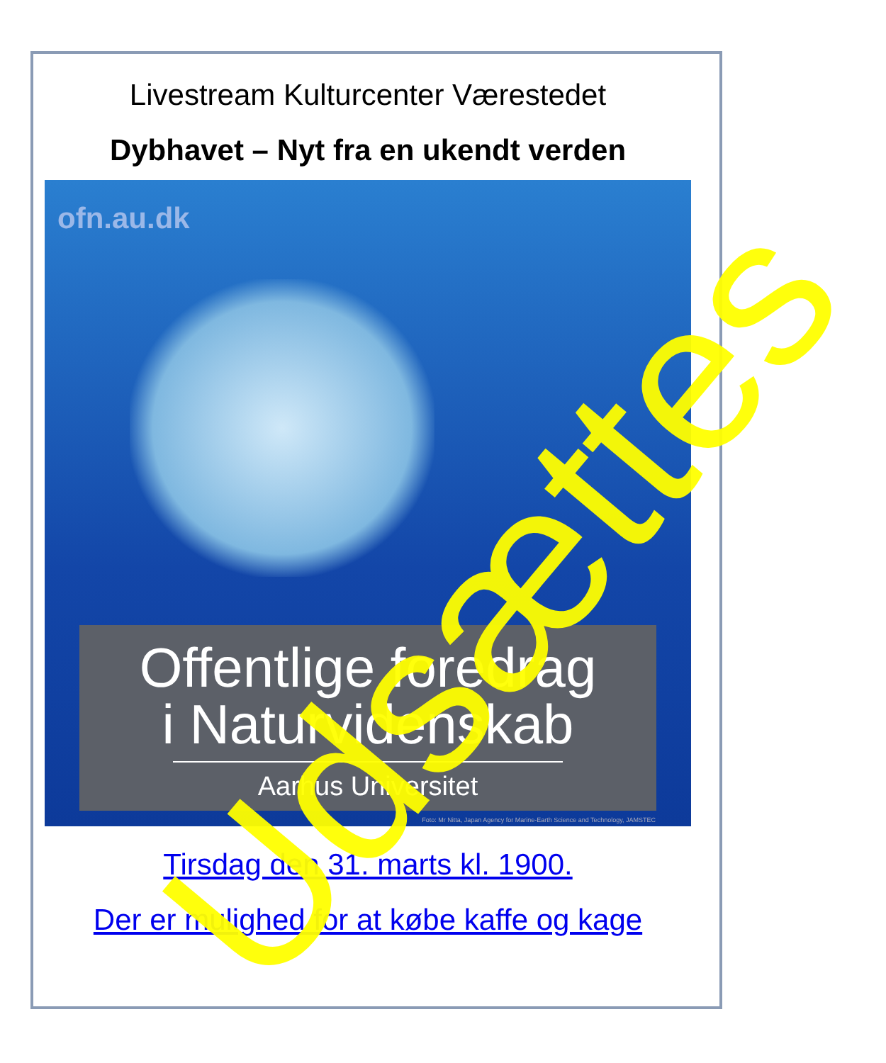Livestream Kulturcenter Værestedet
Dybhavet – Nyt fra en ukendt verden
ofn.au.dk
Offentlige foredrag
i Naturvidenskab
Aarhus Universitet
Foto: Mr Nitta, Japan Agency for Marine-Earth Science and Technology, JAMSTEC
Tirsdag den 31. marts kl. 1900.
Der er mulighed for at købe kaffe og kage
Udsættes